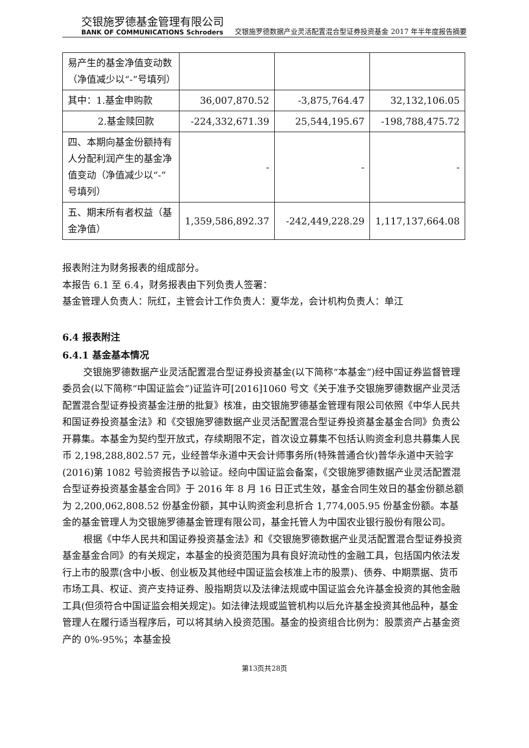交银施罗德基金管理有限公司
BANK OF COMMUNICATIONS Schroders
交银施罗德数据产业灵活配置混合型证券投资基金 2017 年半年度报告摘要
| 易产生的基金净值变动数（净值减少以“-”号填列） | | | |
| 其中：1.基金申购款 | 36,007,870.52 | -3,875,764.47 | 32,132,106.05 |
| 2.基金赎回款 | -224,332,671.39 | 25,544,195.67 | -198,788,475.72 |
| 四、本期向基金份额持有人分配利润产生的基金净值变动（净值减少以“-”号填列） | - | - | - |
| 五、期末所有者权益（基金净值） | 1,359,586,892.37 | -242,449,228.29 | 1,117,137,664.08 |
报表附注为财务报表的组成部分。
本报告 6.1 至 6.4，财务报表由下列负责人签署：
基金管理人负责人：阮红，主管会计工作负责人：夏华龙，会计机构负责人：单江
6.4 报表附注
6.4.1 基金基本情况
交银施罗德数据产业灵活配置混合型证券投资基金(以下简称“本基金”)经中国证券监督管理委员会(以下简称“中国证监会”)证监许可[2016]1060 号文《关于准予交银施罗德数据产业灵活配置混合型证券投资基金注册的批复》核准，由交银施罗德基金管理有限公司依照《中华人民共和国证券投资基金法》和《交银施罗德数据产业灵活配置混合型证券投资基金基金合同》负责公开募集。本基金为契约型开放式，存续期限不定，首次设立募集不包括认购资金利息共募集人民币 2,198,288,802.57 元，业经普华永道中天会计师事务所(特殊普通合伙)普华永道中天验字(2016)第 1082 号验资报告予以验证。经向中国证监会备案，《交银施罗德数据产业灵活配置混合型证券投资基金基金合同》于 2016 年 8 月 16 日正式生效，基金合同生效日的基金份额总额为 2,200,062,808.52 份基金份额，其中认购资金利息折合 1,774,005.95 份基金份额。本基金的基金管理人为交银施罗德基金管理有限公司，基金托管人为中国农业银行股份有限公司。
根据《中华人民共和国证券投资基金法》和《交银施罗德数据产业灵活配置混合型证券投资基金基金合同》的有关规定，本基金的投资范围为具有良好流动性的金融工具，包括国内依法发行上市的股票(含中小板、创业板及其他经中国证监会核准上市的股票)、债券、中期票据、货币市场工具、权证、资产支持证券、股指期货以及法律法规或中国证监会允许基金投资的其他金融工具(但须符合中国证监会相关规定)。如法律法规或监管机构以后允许基金投资其他品种，基金管理人在履行适当程序后，可以将其纳入投资范围。基金的投资组合比例为：股票资产占基金资产的 0%-95%；本基金投
第13页共28页